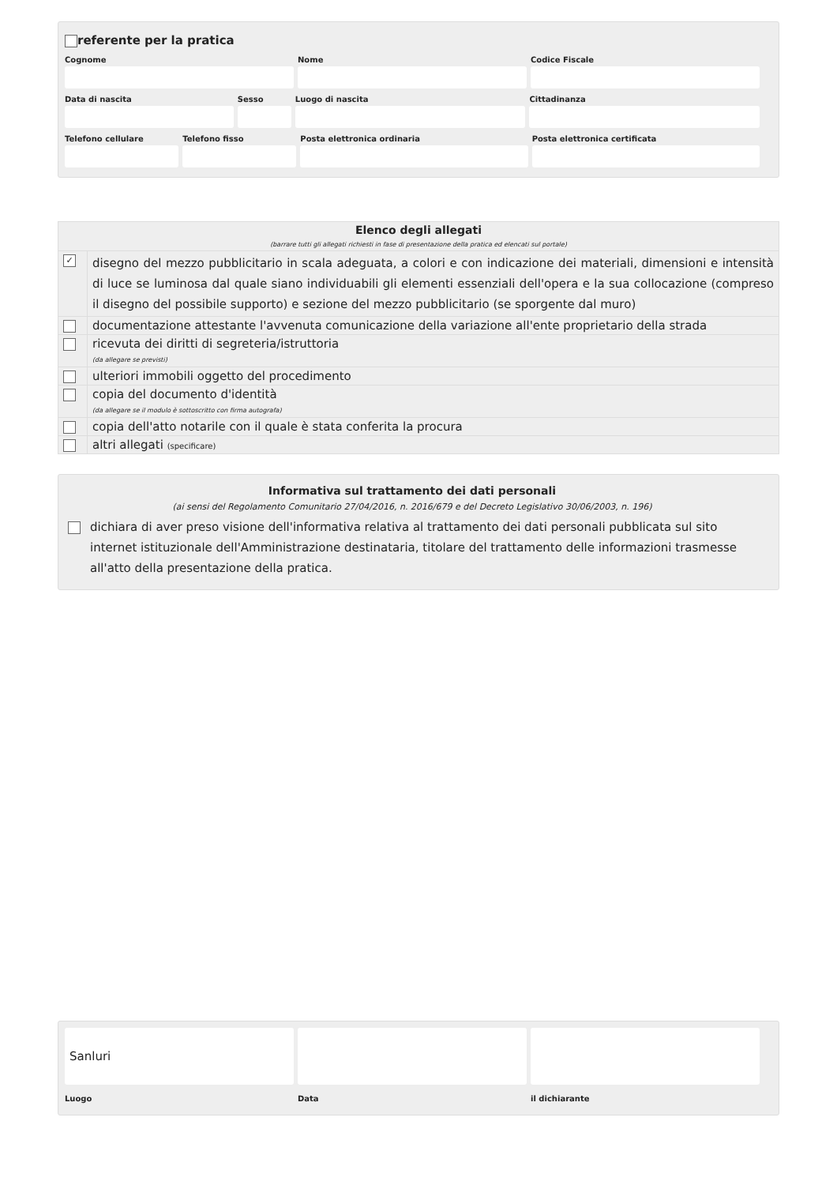referente per la pratica
Cognome Nome Codice Fiscale
Data di nascita Sesso Luogo di nascita Cittadinanza
Telefono cellulare Telefono fisso Posta elettronica ordinaria Posta elettronica certificata
| Elenco degli allegati (barrare tutti gli allegati richiesti in fase di presentazione della pratica ed elencati sul portale) | |
| --- | --- |
| ✓ | disegno del mezzo pubblicitario in scala adeguata, a colori e con indicazione dei materiali, dimensioni e intensità di luce se luminosa dal quale siano individuabili gli elementi essenziali dell'opera e la sua collocazione (compreso il disegno del possibile supporto) e sezione del mezzo pubblicitario (se sporgente dal muro) |
| | documentazione attestante l'avvenuta comunicazione della variazione all'ente proprietario della strada |
| | ricevuta dei diritti di segreteria/istruttoria (da allegare se previsti) |
| | ulteriori immobili oggetto del procedimento |
| | copia del documento d'identità (da allegare se il modulo è sottoscritto con firma autografa) |
| | copia dell'atto notarile con il quale è stata conferita la procura |
| | altri allegati (specificare) |
Informativa sul trattamento dei dati personali
(ai sensi del Regolamento Comunitario 27/04/2016, n. 2016/679 e del Decreto Legislativo 30/06/2003, n. 196)
dichiara di aver preso visione dell'informativa relativa al trattamento dei dati personali pubblicata sul sito internet istituzionale dell'Amministrazione destinataria, titolare del trattamento delle informazioni trasmesse all'atto della presentazione della pratica.
Sanluri
Luogo
Data il dichiarante